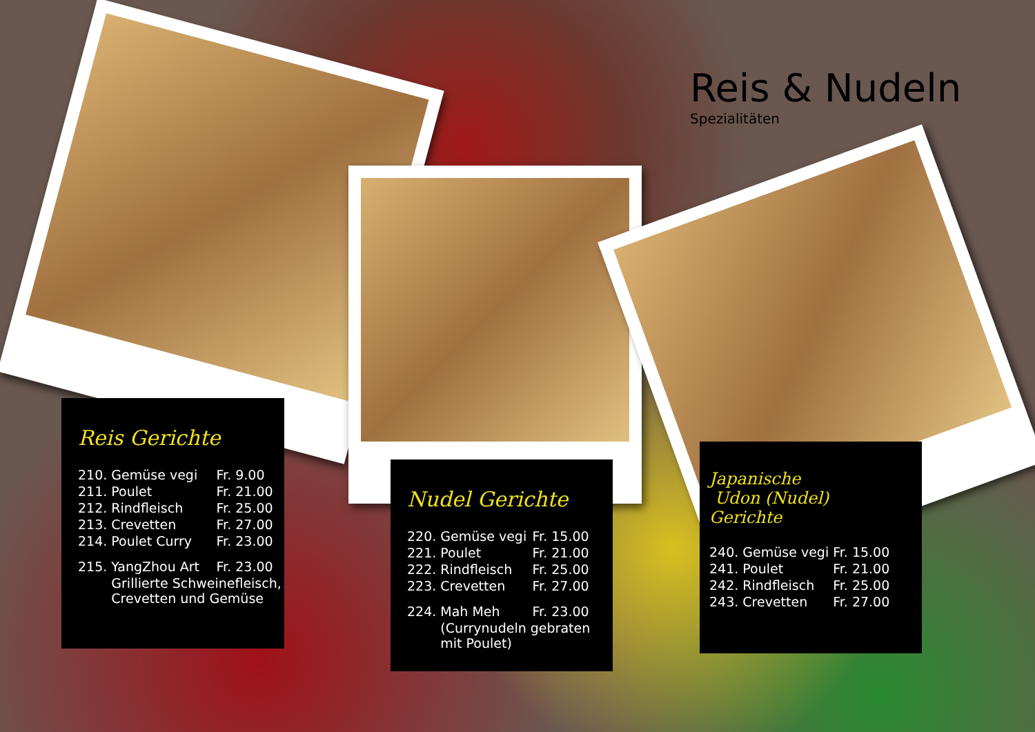Reis & Nudeln
Spezialitäten
Reis Gerichte
| 210. | Gemüse vegi | Fr. 9.00 |
| 211. | Poulet | Fr. 21.00 |
| 212. | Rindfleisch | Fr. 25.00 |
| 213. | Crevetten | Fr. 27.00 |
| 214. | Poulet Curry | Fr. 23.00 |
| 215. | YangZhou Art | Fr. 23.00 |
| | Grillierte Schweinefleisch, Crevetten und Gemüse | |
Nudel Gerichte
| 220. | Gemüse vegi | Fr. 15.00 |
| 221. | Poulet | Fr. 21.00 |
| 222. | Rindfleisch | Fr. 25.00 |
| 223. | Crevetten | Fr. 27.00 |
| 224. | Mah Meh | Fr. 23.00 |
| | (Currynudeln gebraten mit Poulet) | |
Japanische
Udon (Nudel) Gerichte
| 240. | Gemüse vegi | Fr. 15.00 |
| 241. | Poulet | Fr. 21.00 |
| 242. | Rindfleisch | Fr. 25.00 |
| 243. | Crevetten | Fr. 27.00 |